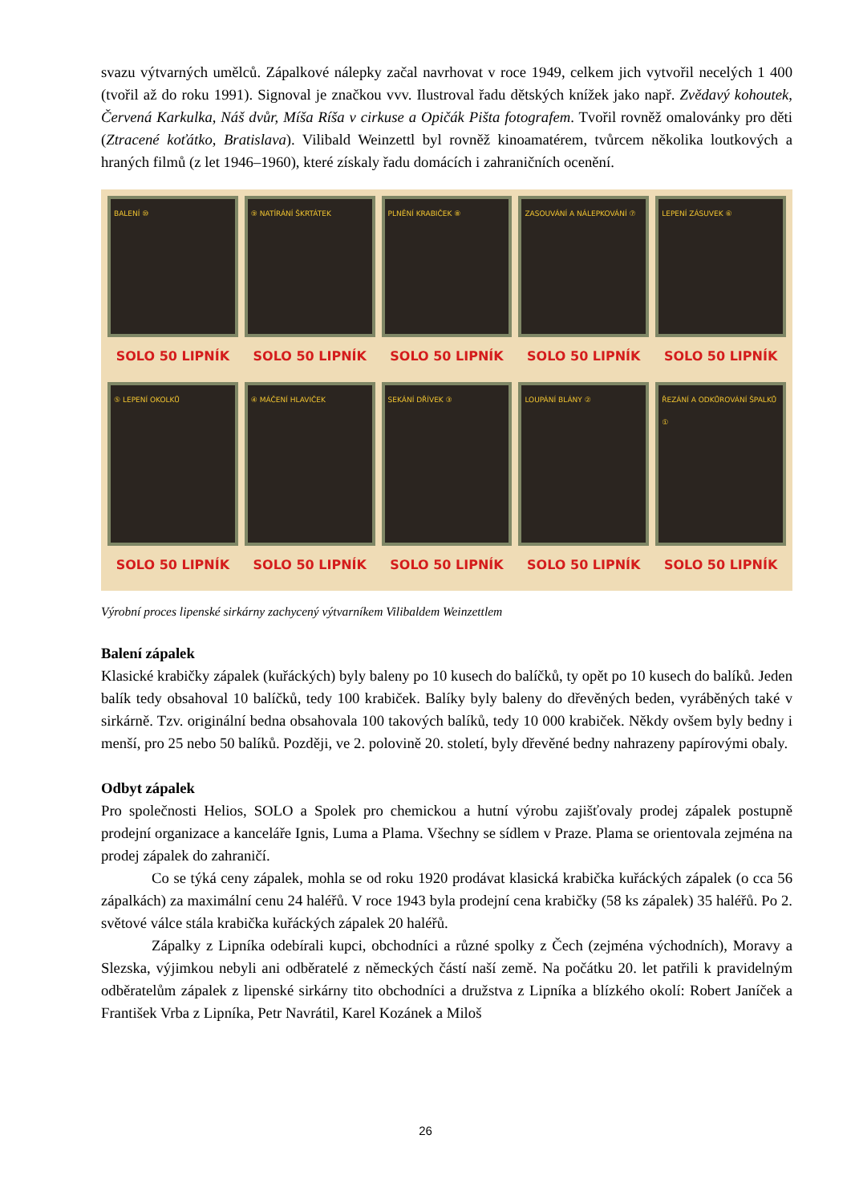svazu výtvarných umělců. Zápalkové nálepky začal navrhovat v roce 1949, celkem jich vytvořil necelých 1 400 (tvořil až do roku 1991). Signoval je značkou vvv. Ilustroval řadu dětských knížek jako např. Zvědavý kohoutek, Červená Karkulka, Náš dvůr, Míša Ríša v cirkuse a Opičák Pišta fotografem. Tvořil rovněž omalovánky pro děti (Ztracené koťátko, Bratislava). Vilibald Weinzettl byl rovněž kinoamatérem, tvůrcem několika loutkových a hraných filmů (z let 1946–1960), které získaly řadu domácích i zahraničních ocenění.
BALENÍ ⑩
SOLO 50 LIPNÍK
⑨ NATÍRÁNÍ ŠKRTÁTEK
SOLO 50 LIPNÍK
PLNĚNÍ KRABIČEK ⑧
SOLO 50 LIPNÍK
ZASOUVÁNÍ A NÁLEPKOVÁNÍ ⑦
SOLO 50 LIPNÍK
LEPENÍ ZÁSUVEK ⑥
SOLO 50 LIPNÍK
⑤ LEPENÍ OKOLKŮ
SOLO 50 LIPNÍK
④ MÁČENÍ HLAVIČEK
SOLO 50 LIPNÍK
SEKÁNÍ DŘÍVEK ③
SOLO 50 LIPNÍK
LOUPÁNÍ BLÁNY ②
SOLO 50 LIPNÍK
ŘEZÁNÍ A ODKŮROVÁNÍ ŠPALKŮ ①
SOLO 50 LIPNÍK
Výrobní proces lipenské sirkárny zachycený výtvarníkem Vilibaldem Weinzettlem
Balení zápalek
Klasické krabičky zápalek (kuřáckých) byly baleny po 10 kusech do balíčků, ty opět po 10 kusech do balíků. Jeden balík tedy obsahoval 10 balíčků, tedy 100 krabiček. Balíky byly baleny do dřevěných beden, vyráběných také v sirkárně. Tzv. originální bedna obsahovala 100 takových balíků, tedy 10 000 krabiček. Někdy ovšem byly bedny i menší, pro 25 nebo 50 balíků. Později, ve 2. polovině 20. století, byly dřevěné bedny nahrazeny papírovými obaly.
Odbyt zápalek
Pro společnosti Helios, SOLO a Spolek pro chemickou a hutní výrobu zajišťovaly prodej zápalek postupně prodejní organizace a kanceláře Ignis, Luma a Plama. Všechny se sídlem v Praze. Plama se orientovala zejména na prodej zápalek do zahraničí.
Co se týká ceny zápalek, mohla se od roku 1920 prodávat klasická krabička kuřáckých zápalek (o cca 56 zápalkách) za maximální cenu 24 haléřů. V roce 1943 byla prodejní cena krabičky (58 ks zápalek) 35 haléřů. Po 2. světové válce stála krabička kuřáckých zápalek 20 haléřů.
Zápalky z Lipníka odebírali kupci, obchodníci a různé spolky z Čech (zejména východních), Moravy a Slezska, výjimkou nebyli ani odběratelé z německých částí naší země. Na počátku 20. let patřili k pravidelným odběratelům zápalek z lipenské sirkárny tito obchodníci a družstva z Lipníka a blízkého okolí: Robert Janíček a František Vrba z Lipníka, Petr Navrátil, Karel Kozánek a Miloš
26